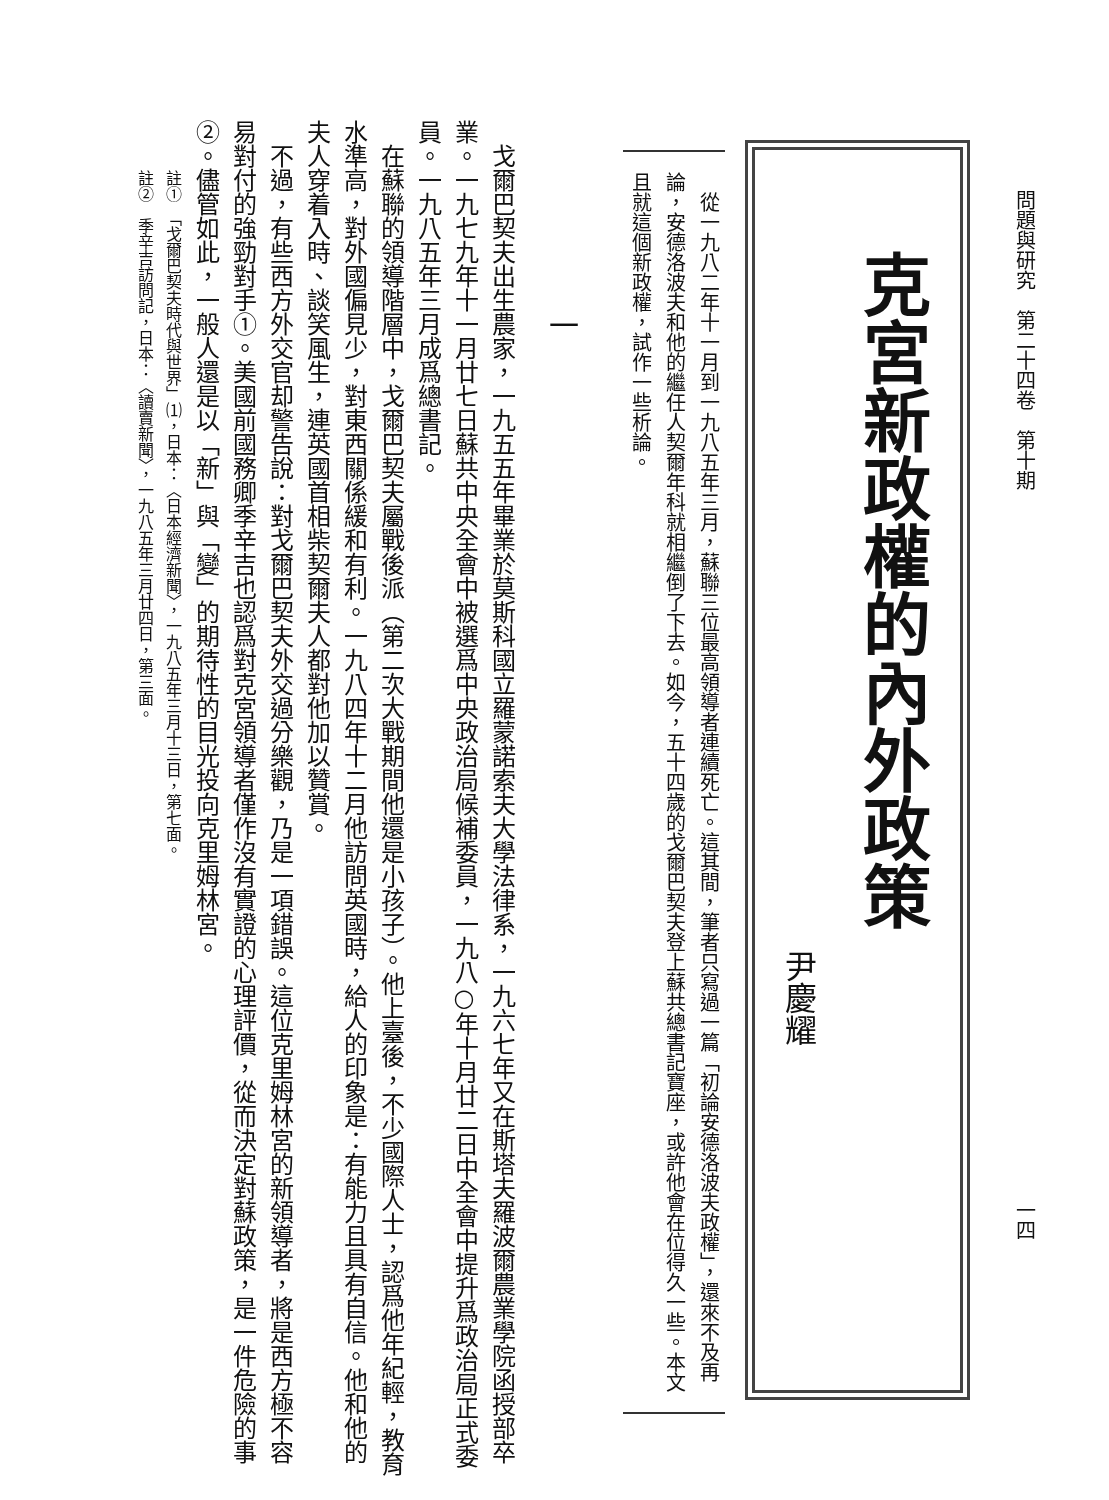問題與研究　第二十四卷　第十期
克宮新政權的內外政策
尹慶耀
　從一九八二年十一月到一九八五年三月，蘇聯三位最高領導者連續死亡。這其間，筆者只寫過一篇「初論安德洛波夫政權」，還來不及再論，安德洛波夫和他的繼任人契爾年科就相繼倒了下去。如今，五十四歲的戈爾巴契夫登上蘇共總書記寶座，或許他會在位得久一些。本文且就這個新政權，試作一些析論。
一
戈爾巴契夫出生農家，一九五五年畢業於莫斯科國立羅蒙諾索夫大學法律系，一九六七年又在斯塔夫羅波爾農業學院函授部卒業。一九七九年十一月廿七日蘇共中央全會中被選爲中央政治局候補委員，一九八○年十月廿二日中全會中提升爲政治局正式委員。一九八五年三月成爲總書記。
在蘇聯的領導階層中，戈爾巴契夫屬戰後派（第二次大戰期間他還是小孩子）。他上臺後，不少國際人士，認爲他年紀輕，教育水準高，對外國偏見少，對東西關係緩和有利。一九八四年十二月他訪問英國時，給人的印象是：有能力且具有自信。他和他的夫人穿着入時、談笑風生，連英國首相柴契爾夫人都對他加以贊賞。
不過，有些西方外交官却警告說：對戈爾巴契夫外交過分樂觀，乃是一項錯誤。這位克里姆林宮的新領導者，將是西方極不容易對付的強勁對手①。美國前國務卿季辛吉也認爲對克宮領導者僅作沒有實證的心理評價，從而決定對蘇政策，是一件危險的事②。儘管如此，一般人還是以「新」與「變」的期待性的目光投向克里姆林宮。
註①　「戈爾巴契夫時代與世界」⑴，日本：〈日本經濟新聞〉，一九八五年三月十三日，第七面。
註②　季辛吉訪問記，日本：〈讀賣新聞〉，一九八五年三月廿四日，第三面。
一四